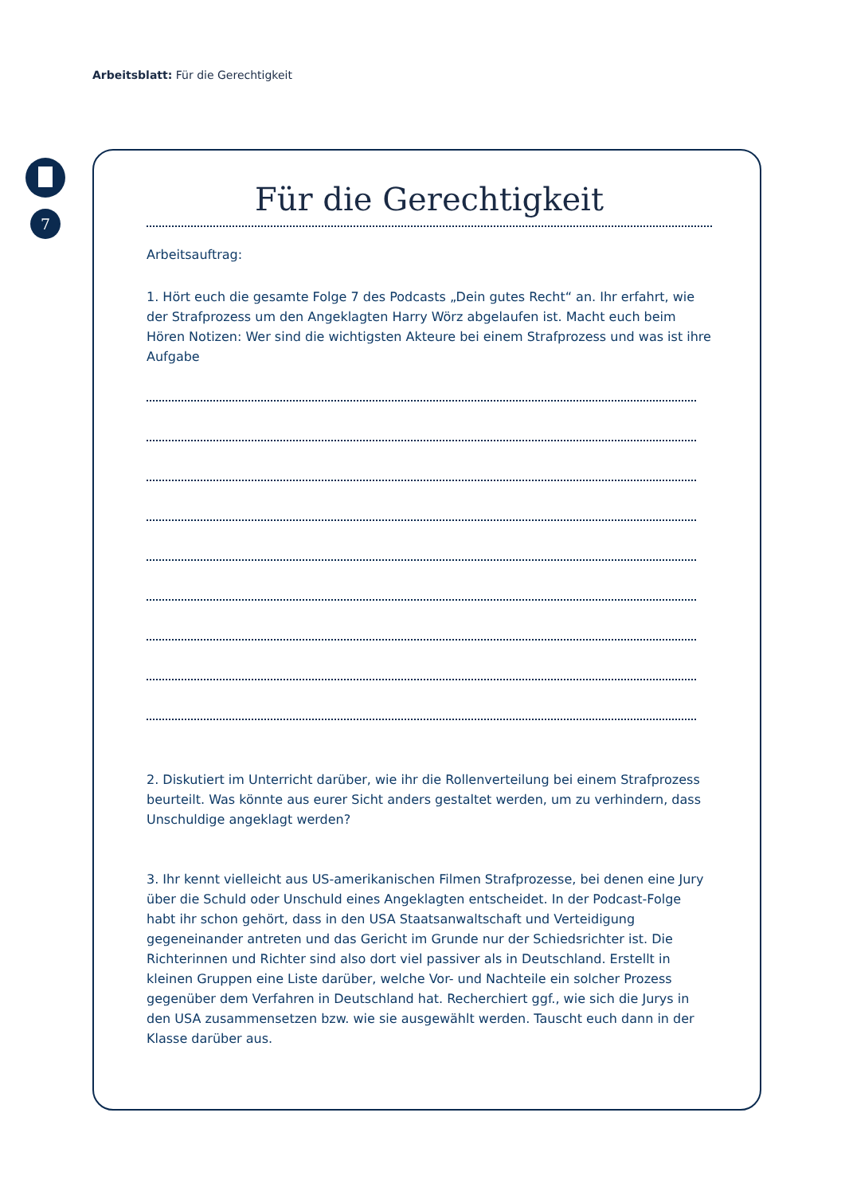Arbeitsblatt: Für die Gerechtigkeit
7
Für die Gerechtigkeit
Arbeitsauftrag:
1. Hört euch die gesamte Folge 7 des Podcasts „Dein gutes Recht“ an. Ihr erfahrt, wie der Strafprozess um den Angeklagten Harry Wörz abgelaufen ist. Macht euch beim Hören Notizen: Wer sind die wichtigsten Akteure bei einem Strafprozess und was ist ihre Aufgabe
2. Diskutiert im Unterricht darüber, wie ihr die Rollenverteilung bei einem Strafprozess beurteilt. Was könnte aus eurer Sicht anders gestaltet werden, um zu verhindern, dass Unschuldige angeklagt werden?
3. Ihr kennt vielleicht aus US-amerikanischen Filmen Strafprozesse, bei denen eine Jury über die Schuld oder Unschuld eines Angeklagten entscheidet. In der Podcast-Folge habt ihr schon gehört, dass in den USA Staatsanwaltschaft und Verteidigung gegeneinander antreten und das Gericht im Grunde nur der Schiedsrichter ist. Die Richterinnen und Richter sind also dort viel passiver als in Deutschland. Erstellt in kleinen Gruppen eine Liste darüber, welche Vor- und Nachteile ein solcher Prozess gegenüber dem Verfahren in Deutschland hat. Recherchiert ggf., wie sich die Jurys in den USA zusammensetzen bzw. wie sie ausgewählt werden. Tauscht euch dann in der Klasse darüber aus.